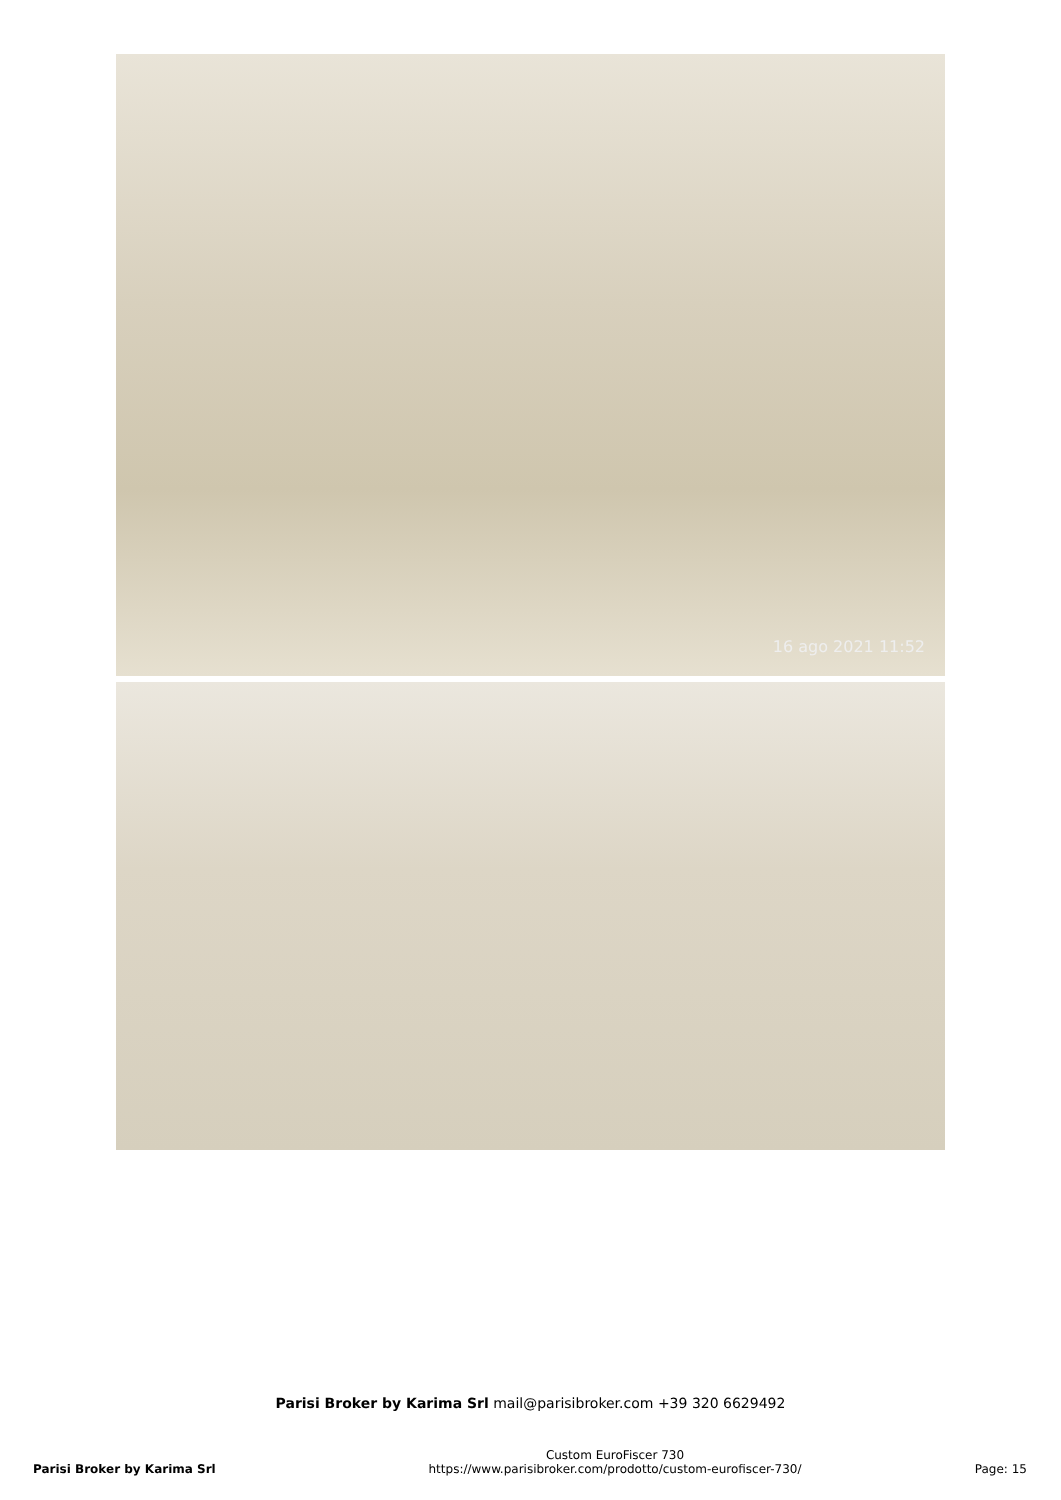16 ago 2021 11:52
Parisi Broker by Karima Srl mail@parisibroker.com +39 320 6629492
Parisi Broker by Karima Srl
Custom EuroFiscer 730
https://www.parisibroker.com/prodotto/custom-eurofiscer-730/
Page: 15